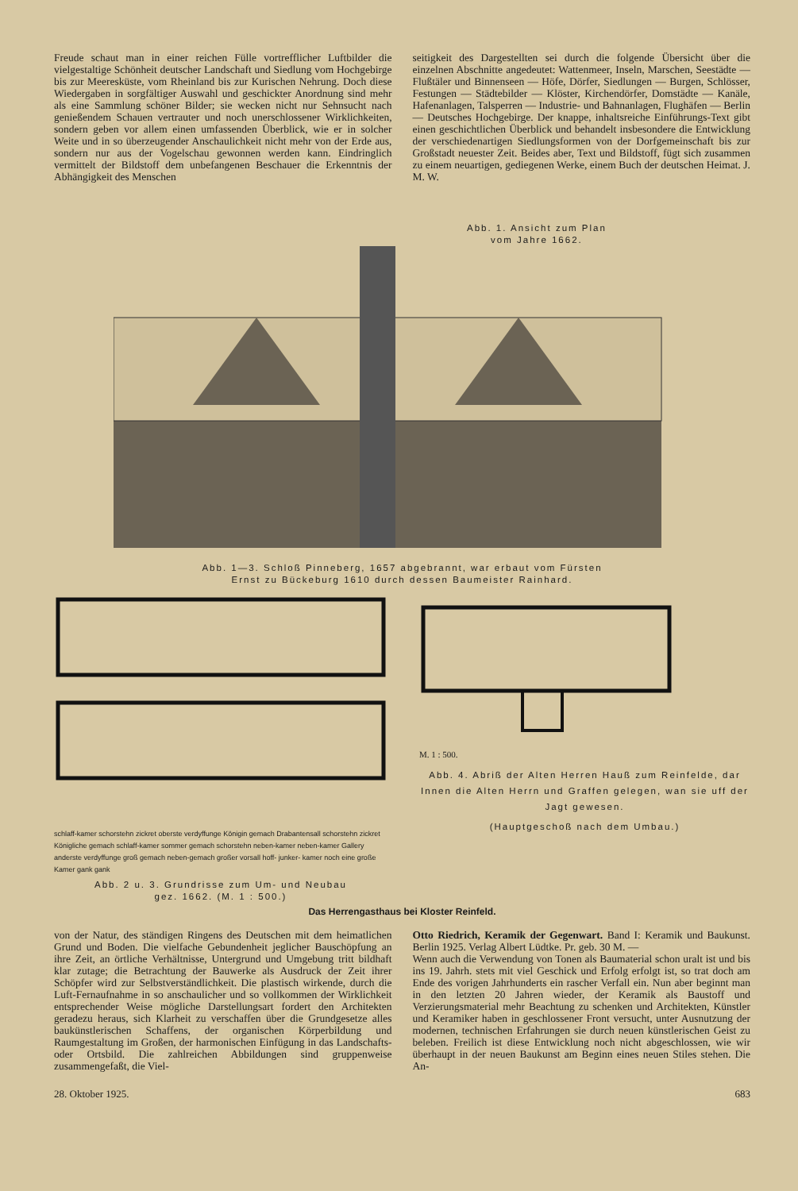Freude schaut man in einer reichen Fülle vortrefflicher Luftbilder die vielgestaltige Schönheit deutscher Landschaft und Siedlung vom Hochgebirge bis zur Meeresküste, vom Rheinland bis zur Kurischen Nehrung. Doch diese Wiedergaben in sorgfältiger Auswahl und geschickter Anordnung sind mehr als eine Sammlung schöner Bilder; sie wecken nicht nur Sehnsucht nach genießendem Schauen vertrauter und noch unerschlossener Wirklichkeiten, sondern geben vor allem einen umfassenden Überblick, wie er in solcher Weite und in so überzeugender Anschaulichkeit nicht mehr von der Erde aus, sondern nur aus der Vogelschau gewonnen werden kann. Eindringlich vermittelt der Bildstoff dem unbefangenen Beschauer die Erkenntnis der Abhängigkeit des Menschen
seitigkeit des Dargestellten sei durch die folgende Übersicht über die einzelnen Abschnitte angedeutet: Wattenmeer, Inseln, Marschen, Seestädte — Flußtäler und Binnenseen — Höfe, Dörfer, Siedlungen — Burgen, Schlösser, Festungen — Städtebilder — Klöster, Kirchendörfer, Domstädte — Kanäle, Hafenanlagen, Talsperren — Industrie- und Bahnanlagen, Flughäfen — Berlin — Deutsches Hochgebirge. Der knappe, inhaltsreiche Einführungs-Text gibt einen geschichtlichen Überblick und behandelt insbesondere die Entwicklung der verschiedenartigen Siedlungsformen von der Dorfgemeinschaft bis zur Großstadt neuester Zeit. Beides aber, Text und Bildstoff, fügt sich zusammen zu einem neuartigen, gediegenen Werke, einem Buch der deutschen Heimat. J. M. W.
Abb. 1. Ansicht zum Plan
vom Jahre 1662.
Abb. 1—3. Schloß Pinneberg, 1657 abgebrannt, war erbaut vom Fürsten
Ernst zu Bückeburg 1610 durch dessen Baumeister Rainhard.
schlaff-kamer schorstehn zickret oberste verdyffunge Königin gemach Drabantensall schorstehn zickret Königliche gemach schlaff-kamer sommer gemach schorstehn neben-kamer neben-kamer Gallery anderste verdyffunge groß gemach neben-gemach großer vorsall hoff- junker- kamer noch eine große Kamer gank gank
Abb. 2 u. 3. Grundrisse zum Um- und Neubau
gez. 1662. (M. 1 : 500.)
M. 1 : 500.
Abb. 4. Abriß der Alten Herren Hauß zum Reinfelde, dar Innen die Alten Herrn und Graffen gelegen, wan sie uff der Jagt gewesen.
(Hauptgeschoß nach dem Umbau.)
Das Herrengasthaus bei Kloster Reinfeld.
von der Natur, des ständigen Ringens des Deutschen mit dem heimatlichen Grund und Boden. Die vielfache Gebundenheit jeglicher Bauschöpfung an ihre Zeit, an örtliche Verhältnisse, Untergrund und Umgebung tritt bildhaft klar zutage; die Betrachtung der Bauwerke als Ausdruck der Zeit ihrer Schöpfer wird zur Selbstverständlichkeit. Die plastisch wirkende, durch die Luft-Fernaufnahme in so anschaulicher und so vollkommen der Wirklichkeit entsprechender Weise mögliche Darstellungsart fordert den Architekten geradezu heraus, sich Klarheit zu verschaffen über die Grundgesetze alles baukünstlerischen Schaffens, der organischen Körperbildung und Raumgestaltung im Großen, der harmonischen Einfügung in das Landschafts- oder Ortsbild. Die zahlreichen Abbildungen sind gruppenweise zusammengefaßt, die Viel-
Otto Riedrich, Keramik der Gegenwart. Band I: Keramik und Baukunst. Berlin 1925. Verlag Albert Lüdtke. Pr. geb. 30 M. —
Wenn auch die Verwendung von Tonen als Baumaterial schon uralt ist und bis ins 19. Jahrh. stets mit viel Geschick und Erfolg erfolgt ist, so trat doch am Ende des vorigen Jahrhunderts ein rascher Verfall ein. Nun aber beginnt man in den letzten 20 Jahren wieder, der Keramik als Baustoff und Verzierungsmaterial mehr Beachtung zu schenken und Architekten, Künstler und Keramiker haben in geschlossener Front versucht, unter Ausnutzung der modernen, technischen Erfahrungen sie durch neuen künstlerischen Geist zu beleben. Freilich ist diese Entwicklung noch nicht abgeschlossen, wie wir überhaupt in der neuen Baukunst am Beginn eines neuen Stiles stehen. Die An-
28. Oktober 1925. 683